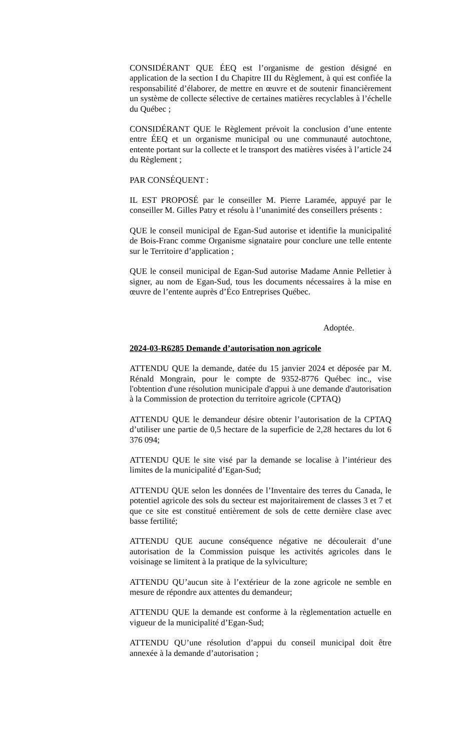CONSIDÉRANT QUE ÉEQ est l’organisme de gestion désigné en application de la section I du Chapitre III du Règlement, à qui est confiée la responsabilité d’élaborer, de mettre en œuvre et de soutenir financièrement un système de collecte sélective de certaines matières recyclables à l’échelle du Québec ;
CONSIDÉRANT QUE le Règlement prévoit la conclusion d’une entente entre ÉEQ et un organisme municipal ou une communauté autochtone, entente portant sur la collecte et le transport des matières visées à l’article 24 du Règlement ;
PAR CONSÉQUENT :
IL EST PROPOSÉ par le conseiller M. Pierre Laramée, appuyé par le conseiller M. Gilles Patry et résolu à l’unanimité des conseillers présents :
QUE le conseil municipal de Egan-Sud autorise et identifie la municipalité de Bois-Franc comme Organisme signataire pour conclure une telle entente sur le Territoire d’application ;
QUE le conseil municipal de Egan-Sud autorise Madame Annie Pelletier à signer, au nom de Egan-Sud, tous les documents nécessaires à la mise en œuvre de l’entente auprès d’Éco Entreprises Québec.
Adoptée.
2024-03-R6285 Demande d’autorisation non agricole
ATTENDU QUE la demande, datée du 15 janvier 2024 et déposée par M. Rénald Mongrain, pour le compte de 9352-8776 Québec inc., vise l'obtention d'une résolution municipale d'appui à une demande d'autorisation à la Commission de protection du territoire agricole (CPTAQ)
ATTENDU QUE le demandeur désire obtenir l’autorisation de la CPTAQ d’utiliser une partie de 0,5 hectare de la superficie de 2,28 hectares du lot 6 376 094;
ATTENDU QUE le site visé par la demande se localise à l’intérieur des limites de la municipalité d’Egan-Sud;
ATTENDU QUE selon les données de l’Inventaire des terres du Canada, le potentiel agricole des sols du secteur est majoritairement de classes 3 et 7 et que ce site est constitué entièrement de sols de cette dernière clase avec basse fertilité;
ATTENDU QUE aucune conséquence négative ne découlerait d’une autorisation de la Commission puisque les activités agricoles dans le voisinage se limitent à la pratique de la sylviculture;
ATTENDU QU’aucun site à l’extérieur de la zone agricole ne semble en mesure de répondre aux attentes du demandeur;
ATTENDU QUE la demande est conforme à la règlementation actuelle en vigueur de la municipalité d’Egan-Sud;
ATTENDU QU’une résolution d’appui du conseil municipal doit être annexée à la demande d’autorisation ;